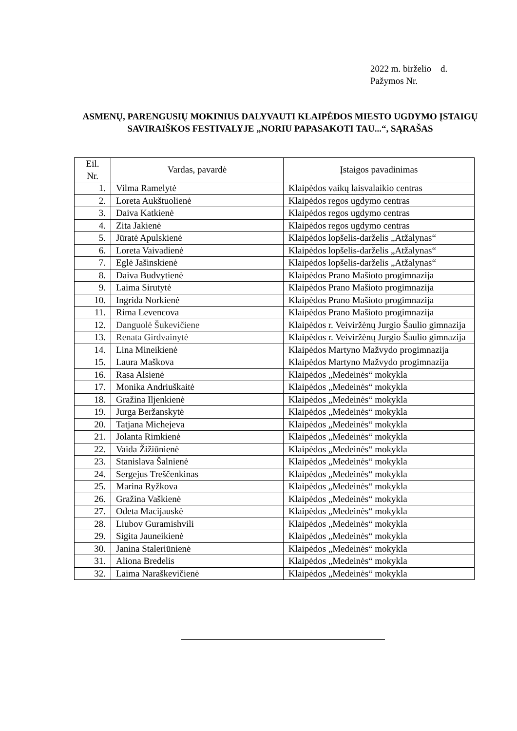2022 m. birželio d.
Pažymos Nr.
ASMENŲ, PARENGUSIŲ MOKINIUS DALYVAUTI KLAIPĖDOS MIESTO UGDYMO ĮSTAIGŲ SAVIRAIŠKOS FESTIVALYJE „NORIU PAPASAKOTI TAU...“, SĄRAŠAS
| Eil. Nr. | Vardas, pavardė | Įstaigos pavadinimas |
| --- | --- | --- |
| 1. | Vilma Ramelytė | Klaipėdos vaikų laisvalaikio centras |
| 2. | Loreta Aukštuolienė | Klaipėdos regos ugdymo centras |
| 3. | Daiva Katkienė | Klaipėdos regos ugdymo centras |
| 4. | Zita Jakienė | Klaipėdos regos ugdymo centras |
| 5. | Jūratė Apulskienė | Klaipėdos lopšelis-darželis „Atžalynas“ |
| 6. | Loreta Vaivadienė | Klaipėdos lopšelis-darželis „Atžalynas“ |
| 7. | Eglė Jašinskienė | Klaipėdos lopšelis-darželis „Atžalynas“ |
| 8. | Daiva Budvytienė | Klaipėdos Prano Mašioto progimnazija |
| 9. | Laima Sirutytė | Klaipėdos Prano Mašioto progimnazija |
| 10. | Ingrida Norkienė | Klaipėdos Prano Mašioto progimnazija |
| 11. | Rima Levencova | Klaipėdos Prano Mašioto progimnazija |
| 12. | Danguolė Šukevičiene | Klaipėdos r. Veiviržėnų Jurgio Šaulio gimnazija |
| 13. | Renata Girdvainytė | Klaipėdos r. Veiviržėnų Jurgio Šaulio gimnazija |
| 14. | Lina Mineikienė | Klaipėdos Martyno Mažvydo progimnazija |
| 15. | Laura Maškova | Klaipėdos Martyno Mažvydo progimnazija |
| 16. | Rasa Alsienė | Klaipėdos „Medeinės“ mokykla |
| 17. | Monika Andriuškaitė | Klaipėdos „Medeinės“ mokykla |
| 18. | Gražina Iljenkienė | Klaipėdos „Medeinės“ mokykla |
| 19. | Jurga Beržanskytė | Klaipėdos „Medeinės“ mokykla |
| 20. | Tatjana Michejeva | Klaipėdos „Medeinės“ mokykla |
| 21. | Jolanta Rimkienė | Klaipėdos „Medeinės“ mokykla |
| 22. | Vaida Žižiūnienė | Klaipėdos „Medeinės“ mokykla |
| 23. | Stanislava Šalnienė | Klaipėdos „Medeinės“ mokykla |
| 24. | Sergejus Treščenkinas | Klaipėdos „Medeinės“ mokykla |
| 25. | Marina Ryžkova | Klaipėdos „Medeinės“ mokykla |
| 26. | Gražina Vaškienė | Klaipėdos „Medeinės“ mokykla |
| 27. | Odeta Macijauskė | Klaipėdos „Medeinės“ mokykla |
| 28. | Liubov Guramishvili | Klaipėdos „Medeinės“ mokykla |
| 29. | Sigita Jauneikienė | Klaipėdos „Medeinės“ mokykla |
| 30. | Janina Staleriūnienė | Klaipėdos „Medeinės“ mokykla |
| 31. | Aliona Bredelis | Klaipėdos „Medeinės“ mokykla |
| 32. | Laima Naraškevičienė | Klaipėdos „Medeinės“ mokykla |